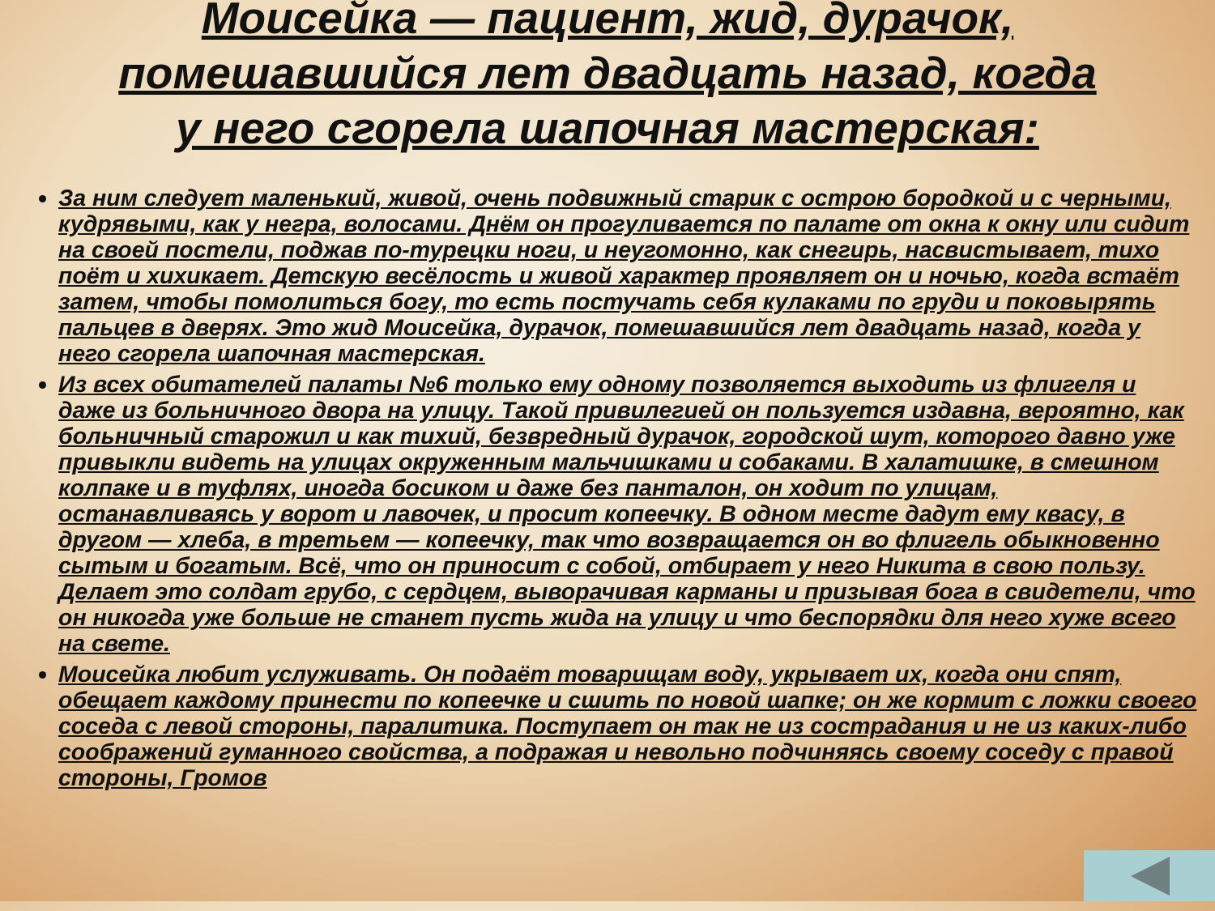Моисейка — пациент, жид, дурачок,
помешавшийся лет двадцать назад, когда
у него сгорела шапочная мастерская:
За ним следует маленький, живой, очень подвижный старик с острою бородкой и с черными, кудрявыми, как у негра, волосами. Днём он прогуливается по палате от окна к окну или сидит на своей постели, поджав по-турецки ноги, и неугомонно, как снегирь, насвистывает, тихо поёт и хихикает. Детскую весёлость и живой характер проявляет он и ночью, когда встаёт затем, чтобы помолиться богу, то есть постучать себя кулаками по груди и поковырять пальцев в дверях. Это жид Моисейка, дурачок, помешавшийся лет двадцать назад, когда у него сгорела шапочная мастерская.
Из всех обитателей палаты №6 только ему одному позволяется выходить из флигеля и даже из больничного двора на улицу. Такой привилегией он пользуется издавна, вероятно, как больничный старожил и как тихий, безвредный дурачок, городской шут, которого давно уже привыкли видеть на улицах окруженным мальчишками и собаками. В халатишке, в смешном колпаке и в туфлях, иногда босиком и даже без панталон, он ходит по улицам, останавливаясь у ворот и лавочек, и просит копеечку. В одном месте дадут ему квасу, в другом — хлеба, в третьем — копеечку, так что возвращается он во флигель обыкновенно сытым и богатым. Всё, что он приносит с собой, отбирает у него Никита в свою пользу. Делает это солдат грубо, с сердцем, выворачивая карманы и призывая бога в свидетели, что он никогда уже больше не станет пусть жида на улицу и что беспорядки для него хуже всего на свете.
Моисейка любит услуживать. Он подаёт товарищам воду, укрывает их, когда они спят, обещает каждому принести по копеечке и сшить по новой шапке; он же кормит с ложки своего соседа с левой стороны, паралитика. Поступает он так не из сострадания и не из каких-либо соображений гуманного свойства, а подражая и невольно подчиняясь своему соседу с правой стороны, Громов